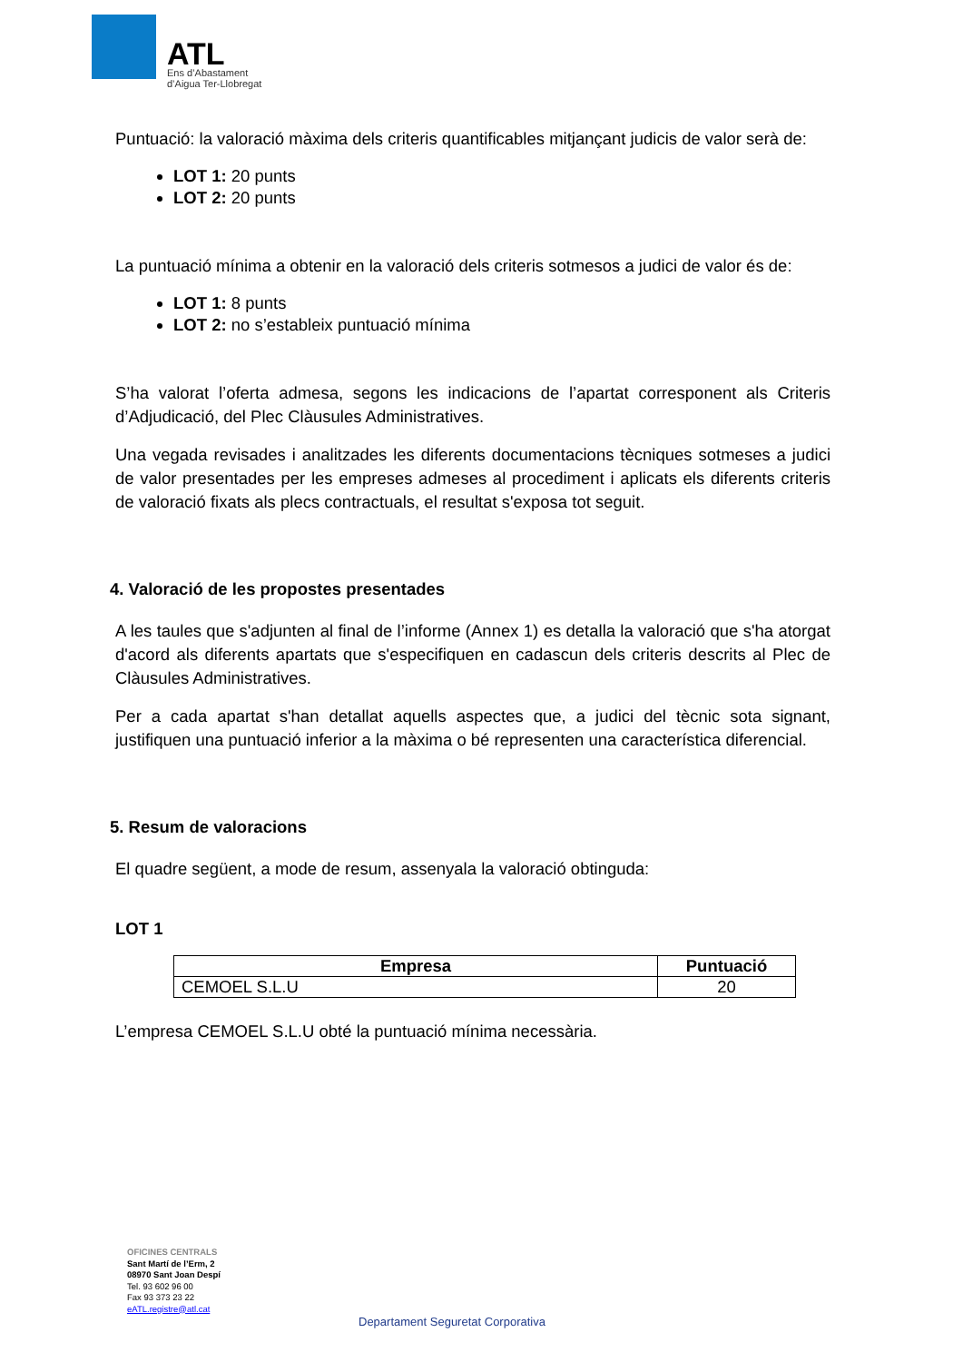ATL
Ens d’Abastament
d’Aigua Ter-Llobregat
Puntuació: la valoració màxima dels criteris quantificables mitjançant judicis de valor serà de:
LOT 1: 20 punts
LOT 2: 20 punts
La puntuació mínima a obtenir en la valoració dels criteris sotmesos a judici de valor és de:
LOT 1: 8 punts
LOT 2: no s’estableix puntuació mínima
S’ha valorat l’oferta admesa, segons les indicacions de l’apartat corresponent als Criteris d’Adjudicació, del Plec Clàusules Administratives.
Una vegada revisades i analitzades les diferents documentacions tècniques sotmeses a judici de valor presentades per les empreses admeses al procediment i aplicats els diferents criteris de valoració fixats als plecs contractuals, el resultat s'exposa tot seguit.
4. Valoració de les propostes presentades
A les taules que s'adjunten al final de l’informe (Annex 1) es detalla la valoració que s'ha atorgat d'acord als diferents apartats que s'especifiquen en cadascun dels criteris descrits al Plec de Clàusules Administratives.
Per a cada apartat s'han detallat aquells aspectes que, a judici del tècnic sota signant, justifiquen una puntuació inferior a la màxima o bé representen una característica diferencial.
5. Resum de valoracions
El quadre següent, a mode de resum, assenyala la valoració obtinguda:
LOT 1
| Empresa | Puntuació |
| --- | --- |
| CEMOEL S.L.U | 20 |
L’empresa CEMOEL S.L.U obté la puntuació mínima necessària.
OFICINES CENTRALS
Sant Martí de l’Erm, 2
08970 Sant Joan Despí
Tel. 93 602 96 00
Fax 93 373 23 22
eATL.registre@atl.cat
Departament Seguretat Corporativa